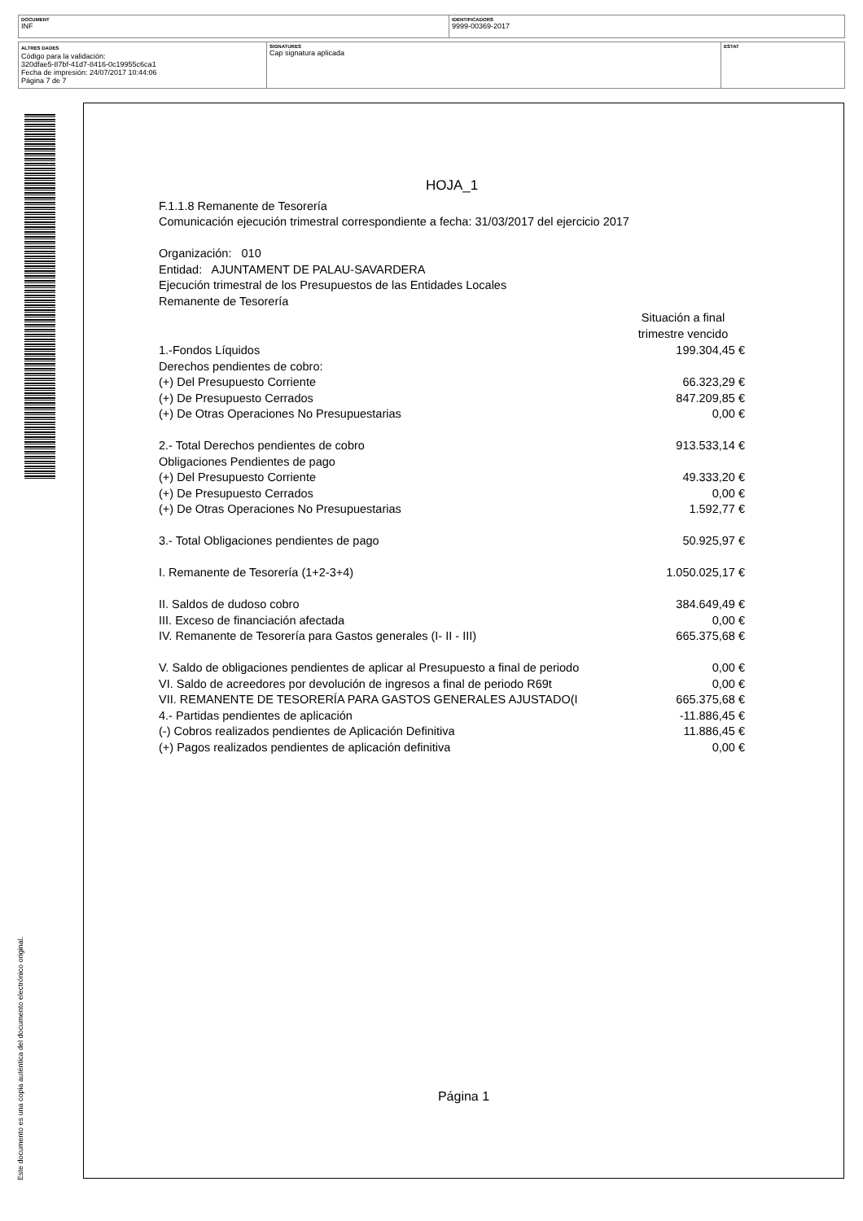DOCUMENT
INF
IDENTIFICADORS
9999-00369-2017
ALTRES DADES
Código para la validación:
320dfae5-87bf-41d7-8416-0c19955c6ca1
Fecha de impresión: 24/07/2017 10:44:06
Página 7 de 7
SIGNATURES
Cap signatura aplicada
ESTAT
Este documento es una copia auténtica del documento electrónico original.
HOJA_1
F.1.1.8 Remanente de Tesorería
Comunicación ejecución trimestral correspondiente a fecha: 31/03/2017 del ejercicio 2017
Organización: 010
Entidad: AJUNTAMENT DE PALAU-SAVARDERA
Ejecución trimestral de los Presupuestos de las Entidades Locales
Remanente de Tesorería
| | Situación a final trimestre vencido |
| --- | --- |
| 1.-Fondos Líquidos | 199.304,45 € |
| Derechos pendientes de cobro: | |
| (+) Del Presupuesto Corriente | 66.323,29 € |
| (+) De Presupuesto Cerrados | 847.209,85 € |
| (+) De Otras Operaciones No Presupuestarias | 0,00 € |
| 2.- Total Derechos pendientes de cobro | 913.533,14 € |
| Obligaciones Pendientes de pago | |
| (+) Del Presupuesto Corriente | 49.333,20 € |
| (+) De Presupuesto Cerrados | 0,00 € |
| (+) De Otras Operaciones No Presupuestarias | 1.592,77 € |
| 3.- Total Obligaciones pendientes de pago | 50.925,97 € |
| I. Remanente de Tesorería (1+2-3+4) | 1.050.025,17 € |
| II. Saldos de dudoso cobro | 384.649,49 € |
| III. Exceso de financiación afectada | 0,00 € |
| IV. Remanente de Tesorería para Gastos generales (I- II - III) | 665.375,68 € |
| V. Saldo de obligaciones pendientes de aplicar al Presupuesto a final de periodo | 0,00 € |
| VI. Saldo de acreedores por devolución de ingresos a final de periodo R69t | 0,00 € |
| VII. REMANENTE DE TESORERÍA PARA GASTOS GENERALES AJUSTADO(I | 665.375,68 € |
| 4.- Partidas pendientes de aplicación | -11.886,45 € |
| (-) Cobros realizados pendientes de Aplicación Definitiva | 11.886,45 € |
| (+) Pagos realizados pendientes de aplicación definitiva | 0,00 € |
Página 1